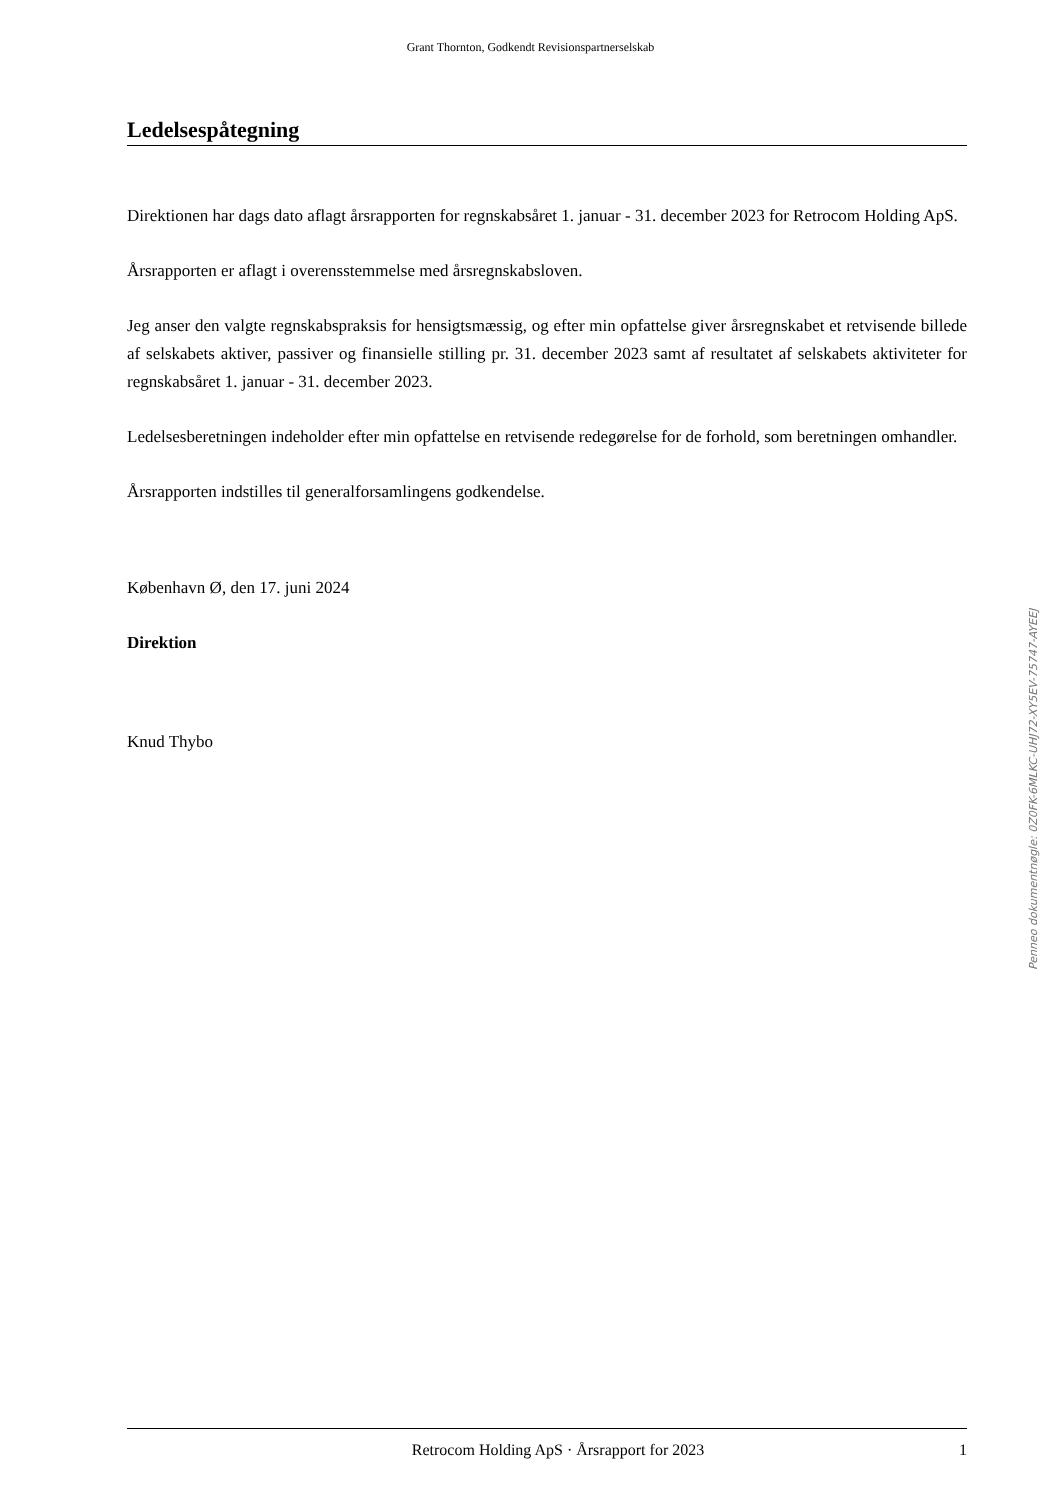Grant Thornton, Godkendt Revisionspartnerselskab
Ledelsespåtegning
Direktionen har dags dato aflagt årsrapporten for regnskabsåret 1. januar - 31. december 2023 for Retrocom Holding ApS.
Årsrapporten er aflagt i overensstemmelse med årsregnskabsloven.
Jeg anser den valgte regnskabspraksis for hensigtsmæssig, og efter min opfattelse giver årsregnskabet et retvisende billede af selskabets aktiver, passiver og finansielle stilling pr. 31. december 2023 samt af resultatet af selskabets aktiviteter for regnskabsåret 1. januar - 31. december 2023.
Ledelsesberetningen indeholder efter min opfattelse en retvisende redegørelse for de forhold, som beretningen omhandler.
Årsrapporten indstilles til generalforsamlingens godkendelse.
København Ø, den 17. juni 2024
Direktion
Knud Thybo
Penneo dokumentnøgle: 0Z0FK-6MLKC-UHJ72-XY5EV-75747-AYEEJ
Retrocom Holding ApS · Årsrapport for 2023 1